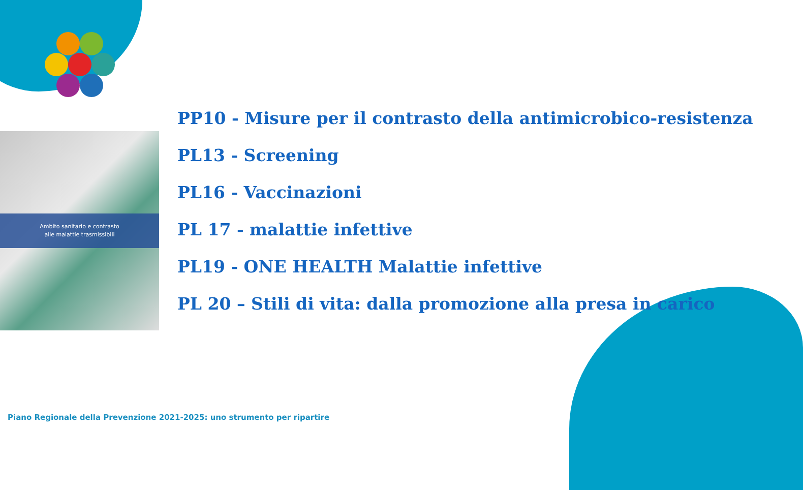Ambito sanitario e contrasto
alle malattie trasmissibili
PP10 - Misure per il contrasto della antimicrobico-resistenza
PL13 - Screening
PL16 - Vaccinazioni
PL 17 - malattie infettive
PL19 - ONE HEALTH Malattie infettive
PL 20 – Stili di vita: dalla promozione alla presa in carico
Piano Regionale della Prevenzione 2021-2025: uno strumento per ripartire